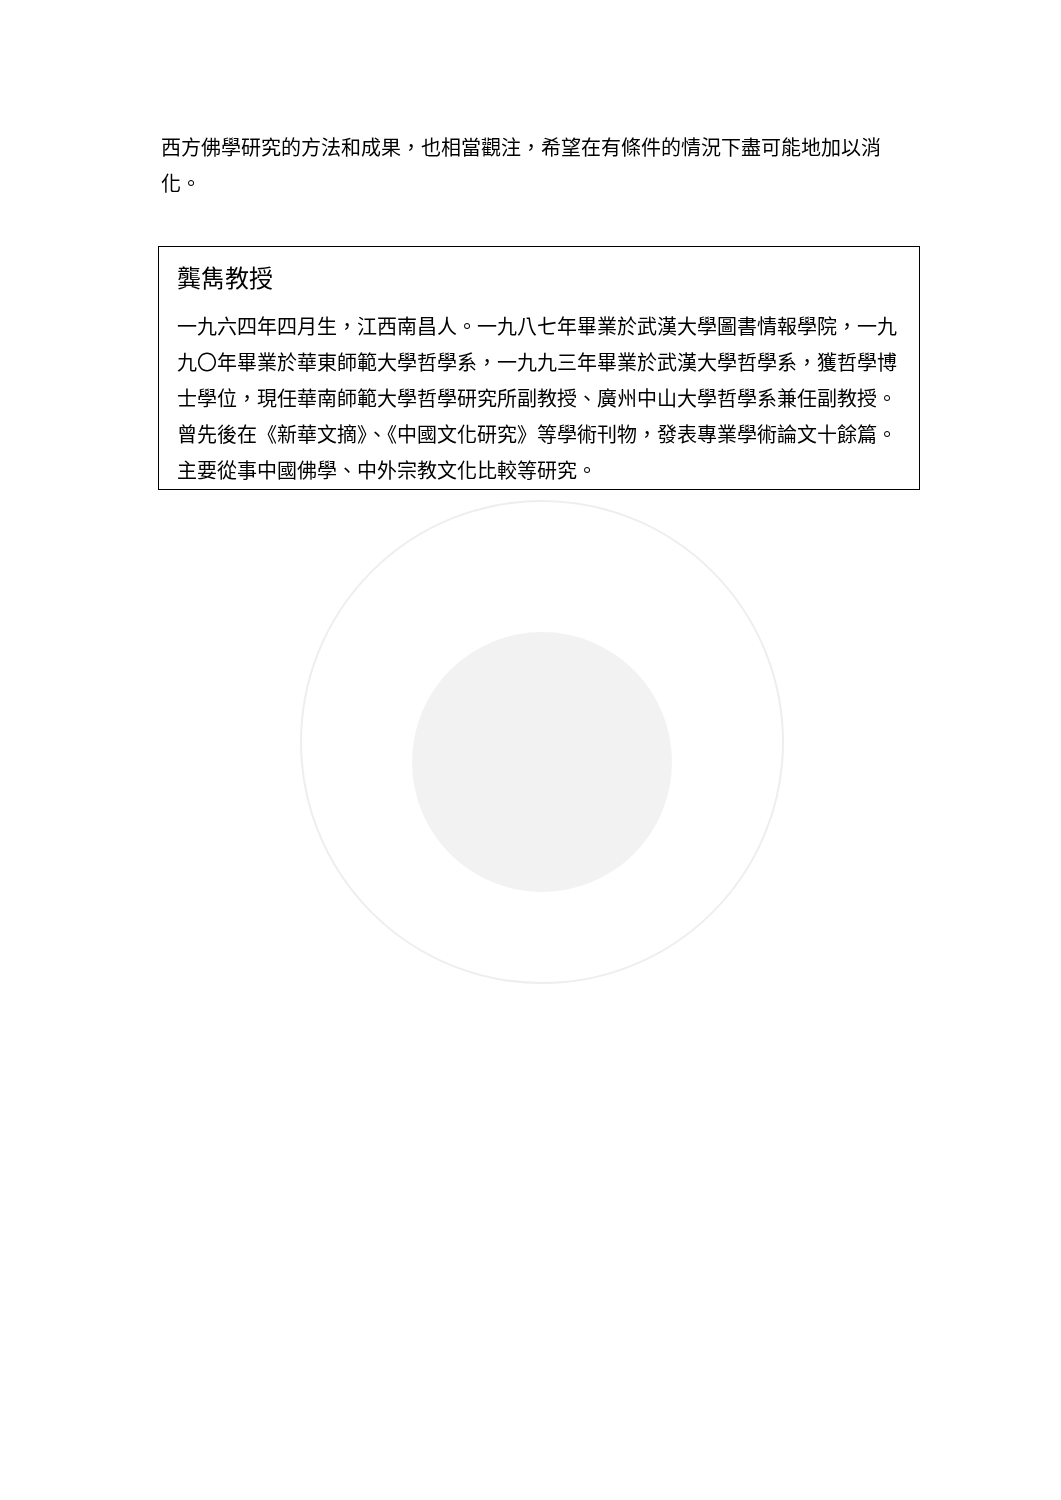西方佛學研究的方法和成果，也相當觀注，希望在有條件的情況下盡可能地加以消化。
龔雋教授
一九六四年四月生，江西南昌人。一九八七年畢業於武漢大學圖書情報學院，一九九〇年畢業於華東師範大學哲學系，一九九三年畢業於武漢大學哲學系，獲哲學博士學位，現任華南師範大學哲學研究所副教授、廣州中山大學哲學系兼任副教授。曾先後在《新華文摘》、《中國文化研究》等學術刊物，發表專業學術論文十餘篇。主要從事中國佛學、中外宗教文化比較等研究。